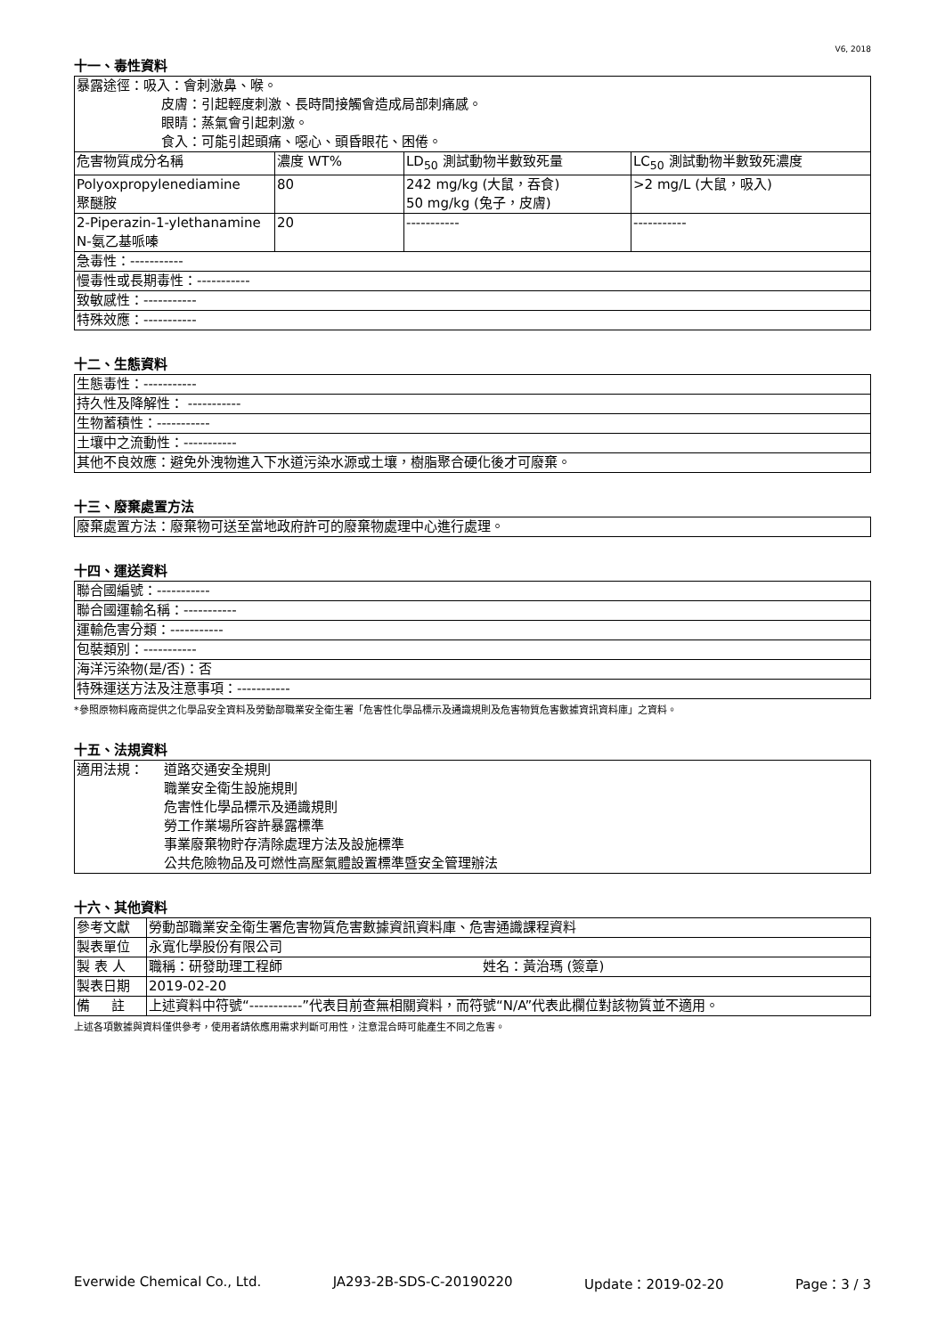V6, 2018
十一、毒性資料
| 暴露途徑：吸入：會刺激鼻、喉。 皮膚：引起輕度刺激、長時間接觸會造成局部刺痛感。 眼睛：蒸氣會引起刺激。 食入：可能引起頭痛、噁心、頭昏眼花、困倦。 | | | |
| 危害物質成分名稱 | 濃度 WT% | LD<sub>50</sub> 測試動物半數致死量 | LC<sub>50</sub> 測試動物半數致死濃度 |
| Polyoxpropylenediamine 聚醚胺 | 80 | 242 mg/kg (大鼠，吞食) 50 mg/kg (兔子，皮膚) | >2 mg/L (大鼠，吸入) |
| 2-Piperazin-1-ylethanamine N-氨乙基哌嗪 | 20 | ----------- | ----------- |
| 急毒性：----------- | | | |
| 慢毒性或長期毒性：----------- | | | |
| 致敏感性：----------- | | | |
| 特殊效應：----------- | | | |
十二、生態資料
| 生態毒性：----------- |
| 持久性及降解性： ----------- |
| 生物蓄積性：----------- |
| 土壤中之流動性：----------- |
| 其他不良效應：避免外洩物進入下水道污染水源或土壤，樹脂聚合硬化後才可廢棄。 |
十三、廢棄處置方法
| 廢棄處置方法：廢棄物可送至當地政府許可的廢棄物處理中心進行處理。 |
十四、運送資料
| 聯合國編號：----------- |
| 聯合國運輸名稱：----------- |
| 運輸危害分類：----------- |
| 包裝類別：----------- |
| 海洋污染物(是/否)：否 |
| 特殊運送方法及注意事項：----------- |
*參照原物料廠商提供之化學品安全資料及勞動部職業安全衛生署「危害性化學品標示及通識規則及危害物質危害數據資訊資料庫」之資料。
十五、法規資料
| 適用法規： 道路交通安全規則 職業安全衛生設施規則 危害性化學品標示及通識規則 勞工作業場所容許暴露標準 事業廢棄物貯存清除處理方法及設施標準 公共危險物品及可燃性高壓氣體設置標準暨安全管理辦法 |
十六、其他資料
| 參考文獻 | 勞動部職業安全衛生署危害物質危害數據資訊資料庫、危害通識課程資料 |
| 製表單位 | 永寬化學股份有限公司 |
| 製 表 人 | 職稱：研發助理工程師 姓名：黃治瑪 (簽章) |
| 製表日期 | 2019-02-20 |
| 備 註 | 上述資料中符號“-----------”代表目前查無相關資料，而符號“N/A”代表此欄位對該物質並不適用。 |
上述各項數據與資料僅供參考，使用者請依應用需求判斷可用性，注意混合時可能產生不同之危害。
Everwide Chemical Co., Ltd. JA293-2B-SDS-C-20190220 Update：2019-02-20 Page：3 / 3